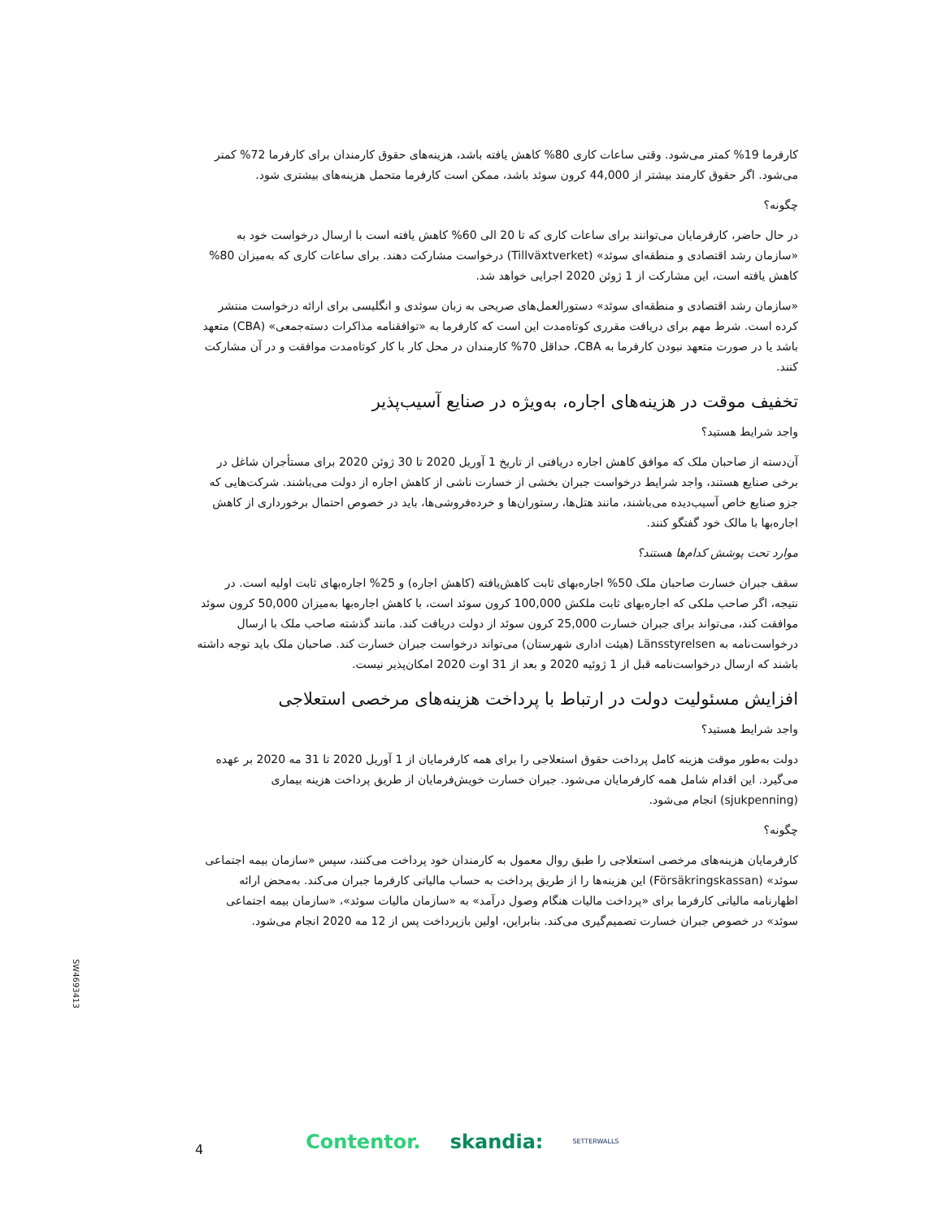کارفرما 19% کمتر می‌شود. وقتی ساعات کاری 80% کاهش یافته باشد، هزینه‌های حقوق کارمندان برای کارفرما 72% کمتر می‌شود. اگر حقوق کارمند بیشتر از 44,000 کرون سوئد باشد، ممکن است کارفرما متحمل هزینه‌های بیشتری شود.
چگونه؟
در حال حاضر، کارفرمایان می‌توانند برای ساعات کاری که تا 20 الی 60% کاهش یافته است با ارسال درخواست خود به «سازمان رشد اقتصادی و منطقه‌ای سوئد» (Tillväxtverket) درخواست مشارکت دهند. برای ساعات کاری که به‌میزان 80% کاهش یافته است، این مشارکت از 1 ژوئن 2020 اجرایی خواهد شد.
«سازمان رشد اقتصادی و منطقه‌ای سوئد» دستورالعمل‌های صریحی به زبان سوئدی و انگلیسی برای ارائه درخواست منتشر کرده است. شرط مهم برای دریافت مقرری کوتاه‌مدت این است که کارفرما به «توافقنامه مذاکرات دسته‌جمعی» (CBA) متعهد باشد یا در صورت متعهد نبودن کارفرما به CBA، حداقل 70% کارمندان در محل کار با کار کوتاه‌مدت موافقت و در آن مشارکت کنند.
تخفیف موقت در هزینه‌های اجاره، به‌ویژه در صنایع آسیب‌پذیر
واجد شرایط هستید؟
آن‌دسته از صاحبان ملک که موافق کاهش اجاره دریافتی از تاریخ 1 آوریل 2020 تا 30 ژوئن 2020 برای مستأجران شاغل در برخی صنایع هستند، واجد شرایط درخواست جبران بخشی از خسارت ناشی از کاهش اجاره از دولت می‌باشند. شرکت‌هایی که جزو صنایع خاص آسیب‌دیده می‌باشند، مانند هتل‌ها، رستوران‌ها و خرده‌فروشی‌ها، باید در خصوص احتمال برخورداری از کاهش اجاره‌بها با مالک خود گفتگو کنند.
موارد تحت پوشش کدام‌ها هستند؟
سقف جبران خسارت صاحبان ملک 50% اجاره‌بهای ثابت کاهش‌یافته (کاهش اجاره) و 25% اجاره‌بهای ثابت اولیه است. در نتیجه، اگر صاحب ملکی که اجاره‌بهای ثابت ملکش 100,000 کرون سوئد است، با کاهش اجاره‌بها به‌میزان 50,000 کرون سوئد موافقت کند، می‌تواند برای جبران خسارت 25,000 کرون سوئد از دولت دریافت کند. مانند گذشته صاحب ملک با ارسال درخواست‌نامه به Länsstyrelsen (هیئت اداری شهرستان) می‌تواند درخواست جبران خسارت کند. صاحبان ملک باید توجه داشته باشند که ارسال درخواست‌نامه قبل از 1 ژوئیه 2020 و بعد از 31 اوت 2020 امکان‌پذیر نیست.
افزایش مسئولیت دولت در ارتباط با پرداخت هزینه‌های مرخصی استعلاجی
واجد شرایط هستید؟
دولت به‌طور موقت هزینه کامل پرداخت حقوق استعلاجی را برای همه کارفرمایان از 1 آوریل 2020 تا 31 مه 2020 بر عهده می‌گیرد. این اقدام شامل همه کارفرمایان می‌شود. جبران خسارت خویش‌فرمایان از طریق پرداخت هزینه بیماری (sjukpenning) انجام می‌شود.
چگونه؟
کارفرمایان هزینه‌های مرخصی استعلاجی را طبق روال معمول به کارمندان خود پرداخت می‌کنند، سپس «سازمان بیمه اجتماعی سوئد» (Försäkringskassan) این هزینه‌ها را از طریق پرداخت به حساب مالیاتی کارفرما جبران می‌کند. به‌محض ارائه اظهارنامه مالیاتی کارفرما برای «پرداخت مالیات هنگام وصول درآمد» به «سازمان مالیات سوئد»، «سازمان بیمه اجتماعی سوئد» در خصوص جبران خسارت تصمیم‌گیری می‌کند. بنابراین، اولین بازپرداخت پس از 12 مه 2020 انجام می‌شود.
SW4693413
4 Contentor. skandia: SETTERWALLS